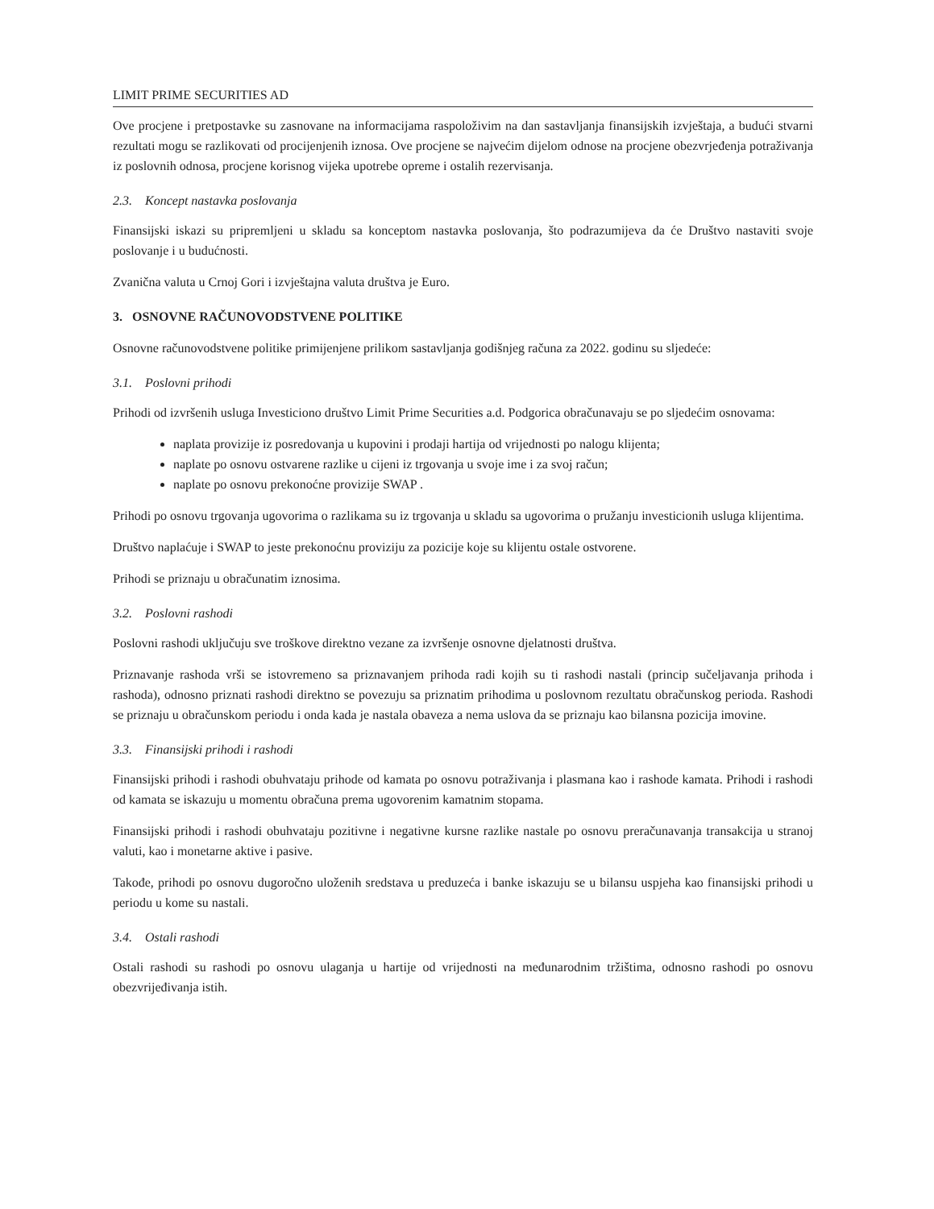LIMIT PRIME SECURITIES AD
Ove procjene i pretpostavke su zasnovane na informacijama raspoloživim na dan sastavljanja finansijskih izvještaja, a budući stvarni rezultati mogu se razlikovati od procijenjenih iznosa. Ove procjene se najvećim dijelom odnose na procjene obezvrjeđenja potraživanja iz poslovnih odnosa, procjene korisnog vijeka upotrebe opreme i ostalih rezervisanja.
2.3. Koncept nastavka poslovanja
Finansijski iskazi su pripremljeni u skladu sa konceptom nastavka poslovanja, što podrazumijeva da će Društvo nastaviti svoje poslovanje i u budućnosti.
Zvanična valuta u Crnoj Gori i izvještajna valuta društva je Euro.
3. OSNOVNE RAČUNOVODSTVENE POLITIKE
Osnovne računovodstvene politike primijenjene prilikom sastavljanja godišnjeg računa za 2022. godinu su sljedeće:
3.1. Poslovni prihodi
Prihodi od izvršenih usluga Investiciono društvo Limit Prime Securities a.d. Podgorica obračunavaju se po sljedećim osnovama:
naplata provizije iz posredovanja u kupovini i prodaji hartija od vrijednosti po nalogu klijenta;
naplate po osnovu ostvarene razlike u cijeni iz trgovanja u svoje ime i za svoj račun;
naplate po osnovu prekonoćne provizije SWAP .
Prihodi po osnovu trgovanja ugovorima o razlikama su iz trgovanja u skladu sa ugovorima o pružanju investicionih usluga klijentima.
Društvo naplaćuje i SWAP to jeste prekonoćnu proviziju za pozicije koje su klijentu ostale ostvorene.
Prihodi se priznaju u obračunatim iznosima.
3.2. Poslovni rashodi
Poslovni rashodi uključuju sve troškove direktno vezane za izvršenje osnovne djelatnosti društva.
Priznavanje rashoda vrši se istovremeno sa priznavanjem prihoda radi kojih su ti rashodi nastali (princip sučeljavanja prihoda i rashoda), odnosno priznati rashodi direktno se povezuju sa priznatim prihodima u poslovnom rezultatu obračunskog perioda. Rashodi se priznaju u obračunskom periodu i onda kada je nastala obaveza a nema uslova da se priznaju kao bilansna pozicija imovine.
3.3. Finansijski prihodi i rashodi
Finansijski prihodi i rashodi obuhvataju prihode od kamata po osnovu potraživanja i plasmana kao i rashode kamata. Prihodi i rashodi od kamata se iskazuju u momentu obračuna prema ugovorenim kamatnim stopama.
Finansijski prihodi i rashodi obuhvataju pozitivne i negativne kursne razlike nastale po osnovu preračunavanja transakcija u stranoj valuti, kao i monetarne aktive i pasive.
Takođe, prihodi po osnovu dugoročno uloženih sredstava u preduzeća i banke iskazuju se u bilansu uspjeha kao finansijski prihodi u periodu u kome su nastali.
3.4. Ostali rashodi
Ostali rashodi su rashodi po osnovu ulaganja u hartije od vrijednosti na međunarodnim tržištima, odnosno rashodi po osnovu obezvrijeđivanja istih.